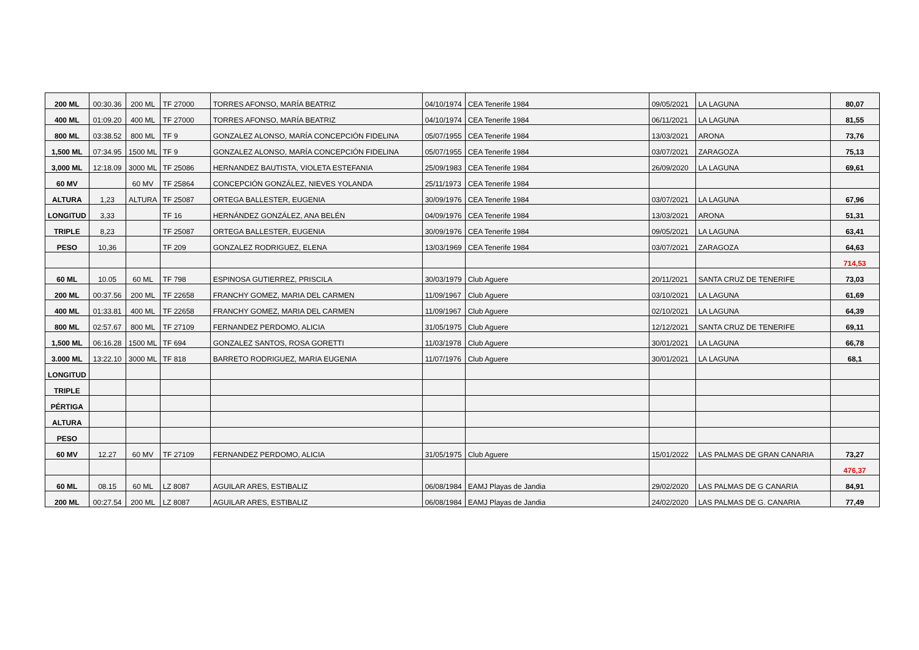| 200 ML | 00:30.36 | 200 ML | TF 27000 | TORRES AFONSO, MARÍA BEATRIZ | 04/10/1974 | CEA Tenerife 1984 | 09/05/2021 | LA LAGUNA | 80,07 |
| 400 ML | 01:09.20 | 400 ML | TF 27000 | TORRES AFONSO, MARÍA BEATRIZ | 04/10/1974 | CEA Tenerife 1984 | 06/11/2021 | LA LAGUNA | 81,55 |
| 800 ML | 03:38.52 | 800 ML | TF 9 | GONZALEZ ALONSO, MARÍA CONCEPCIÓN FIDELINA | 05/07/1955 | CEA Tenerife 1984 | 13/03/2021 | ARONA | 73,76 |
| 1,500 ML | 07:34.95 | 1500 ML | TF 9 | GONZALEZ ALONSO, MARÍA CONCEPCIÓN FIDELINA | 05/07/1955 | CEA Tenerife 1984 | 03/07/2021 | ZARAGOZA | 75,13 |
| 3,000 ML | 12:18.09 | 3000 ML | TF 25086 | HERNANDEZ BAUTISTA, VIOLETA ESTEFANIA | 25/09/1983 | CEA Tenerife 1984 | 26/09/2020 | LA LAGUNA | 69,61 |
| 60 MV | | 60 MV | TF 25864 | CONCEPCIÓN GONZÁLEZ, NIEVES YOLANDA | 25/11/1973 | CEA Tenerife 1984 | | | |
| ALTURA | 1,23 | ALTURA | TF 25087 | ORTEGA BALLESTER, EUGENIA | 30/09/1976 | CEA Tenerife 1984 | 03/07/2021 | LA LAGUNA | 67,96 |
| LONGITUD | 3,33 | | TF 16 | HERNÁNDEZ GONZÁLEZ, ANA BELÉN | 04/09/1976 | CEA Tenerife 1984 | 13/03/2021 | ARONA | 51,31 |
| TRIPLE | 8,23 | | TF 25087 | ORTEGA BALLESTER, EUGENIA | 30/09/1976 | CEA Tenerife 1984 | 09/05/2021 | LA LAGUNA | 63,41 |
| PESO | 10,36 | | TF 209 | GONZALEZ RODRIGUEZ, ELENA | 13/03/1969 | CEA Tenerife 1984 | 03/07/2021 | ZARAGOZA | 64,63 |
| | | | | | | | | | 714,53 |
| 60 ML | 10.05 | 60 ML | TF 798 | ESPINOSA GUTIERREZ, PRISCILA | 30/03/1979 | Club Aguere | 20/11/2021 | SANTA CRUZ DE TENERIFE | 73,03 |
| 200 ML | 00:37.56 | 200 ML | TF 22658 | FRANCHY GOMEZ, MARIA DEL CARMEN | 11/09/1967 | Club Aguere | 03/10/2021 | LA LAGUNA | 61,69 |
| 400 ML | 01:33.81 | 400 ML | TF 22658 | FRANCHY GOMEZ, MARIA DEL CARMEN | 11/09/1967 | Club Aguere | 02/10/2021 | LA LAGUNA | 64,39 |
| 800 ML | 02:57.67 | 800 ML | TF 27109 | FERNANDEZ PERDOMO, ALICIA | 31/05/1975 | Club Aguere | 12/12/2021 | SANTA CRUZ DE TENERIFE | 69,11 |
| 1,500 ML | 06:16.28 | 1500 ML | TF 694 | GONZALEZ SANTOS, ROSA GORETTI | 11/03/1978 | Club Aguere | 30/01/2021 | LA LAGUNA | 66,78 |
| 3.000 ML | 13:22.10 | 3000 ML | TF 818 | BARRETO RODRIGUEZ, MARIA EUGENIA | 11/07/1976 | Club Aguere | 30/01/2021 | LA LAGUNA | 68,1 |
| LONGITUD | | | | | | | | | |
| TRIPLE | | | | | | | | | |
| PÉRTIGA | | | | | | | | | |
| ALTURA | | | | | | | | | |
| PESO | | | | | | | | | |
| 60 MV | 12.27 | 60 MV | TF 27109 | FERNANDEZ PERDOMO, ALICIA | 31/05/1975 | Club Aguere | 15/01/2022 | LAS PALMAS DE GRAN CANARIA | 73,27 |
| | | | | | | | | | 476,37 |
| 60 ML | 08.15 | 60 ML | LZ 8087 | AGUILAR ARES, ESTIBALIZ | 06/08/1984 | EAMJ Playas de Jandia | 29/02/2020 | LAS PALMAS DE G CANARIA | 84,91 |
| 200 ML | 00:27.54 | 200 ML | LZ 8087 | AGUILAR ARES, ESTIBALIZ | 06/08/1984 | EAMJ Playas de Jandia | 24/02/2020 | LAS PALMAS DE G. CANARIA | 77,49 |